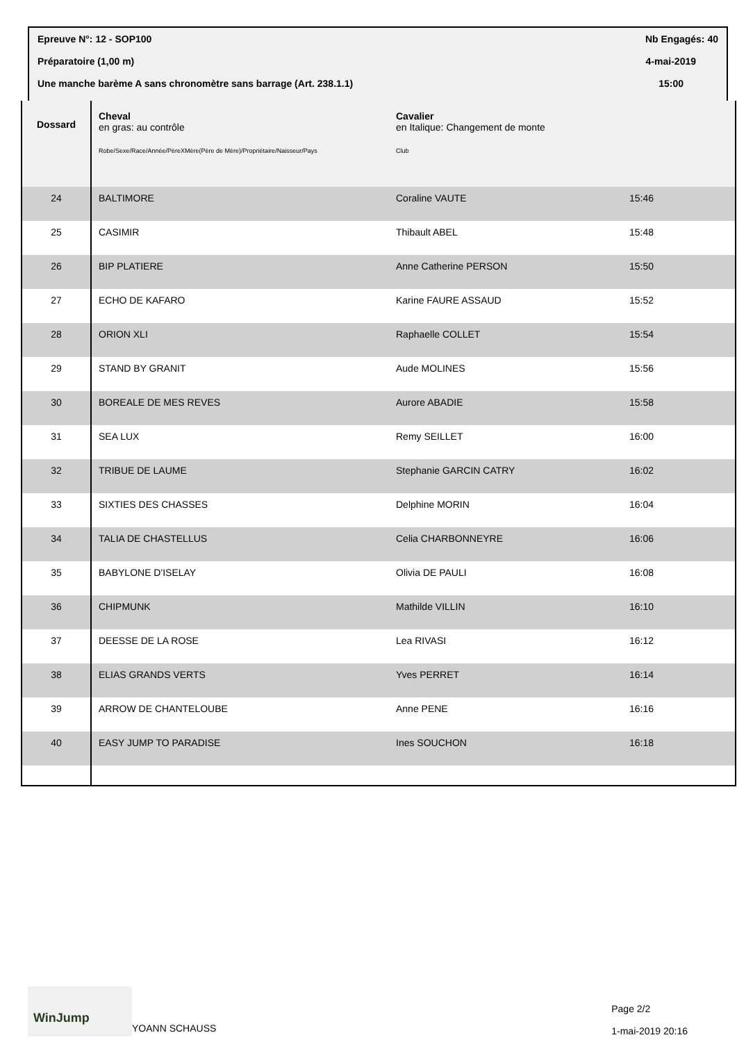Epreuve N°: 12 - SOP100 Nb Engagés: 40
Préparatoire (1,00 m) 4-mai-2019
Une manche barème A sans chronomètre sans barrage (Art. 238.1.1) 15:00
| Dossard | Cheval en gras: au contrôle Robe/Sexe/Race/Année/PèreXMère(Père de Mère)/Propriétaire/Naisseur/Pays | Cavalier en Italique: Changement de monte Club | |
| 24 | BALTIMORE | Coraline VAUTE | 15:46 |
| 25 | CASIMIR | Thibault ABEL | 15:48 |
| 26 | BIP PLATIERE | Anne Catherine PERSON | 15:50 |
| 27 | ECHO DE KAFARO | Karine FAURE ASSAUD | 15:52 |
| 28 | ORION XLI | Raphaelle COLLET | 15:54 |
| 29 | STAND BY GRANIT | Aude MOLINES | 15:56 |
| 30 | BOREALE DE MES REVES | Aurore ABADIE | 15:58 |
| 31 | SEA LUX | Remy SEILLET | 16:00 |
| 32 | TRIBUE DE LAUME | Stephanie GARCIN CATRY | 16:02 |
| 33 | SIXTIES DES CHASSES | Delphine MORIN | 16:04 |
| 34 | TALIA DE CHASTELLUS | Celia CHARBONNEYRE | 16:06 |
| 35 | BABYLONE D'ISELAY | Olivia DE PAULI | 16:08 |
| 36 | CHIPMUNK | Mathilde VILLIN | 16:10 |
| 37 | DEESSE DE LA ROSE | Lea RIVASI | 16:12 |
| 38 | ELIAS GRANDS VERTS | Yves PERRET | 16:14 |
| 39 | ARROW DE CHANTELOUBE | Anne PENE | 16:16 |
| 40 | EASY JUMP TO PARADISE | Ines SOUCHON | 16:18 |
WinJump
YOANN SCHAUSS
Page 2/2
1-mai-2019 20:16